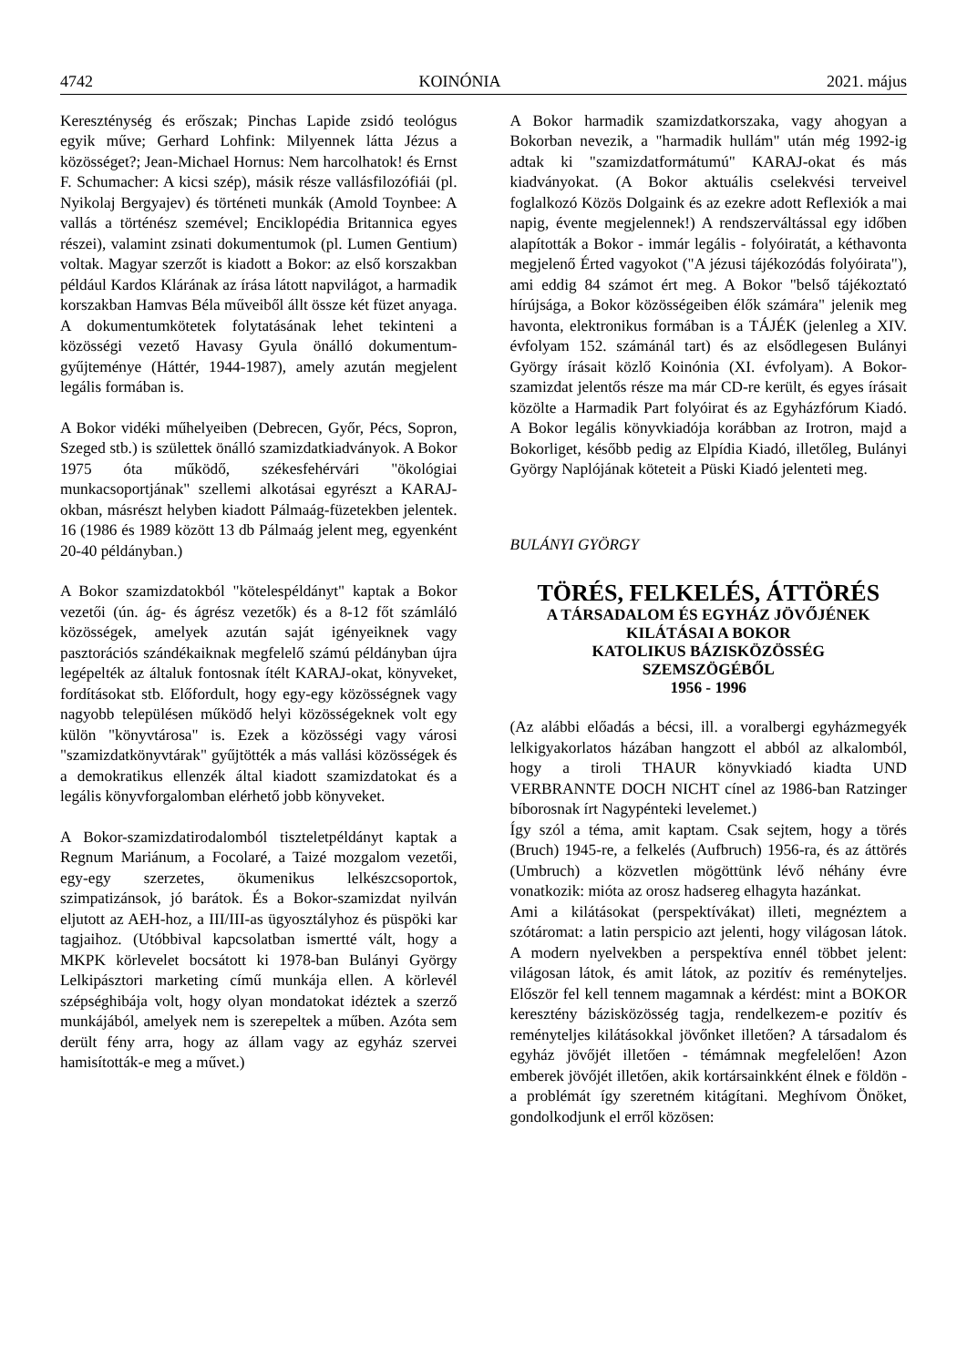4742 KOINÓNIA 2021. május
Kereszténység és erőszak; Pinchas Lapide zsidó teológus egyik műve; Gerhard Lohfink: Milyennek látta Jézus a közösséget?; Jean-Michael Hornus: Nem harcolhatok! és Ernst F. Schumacher: A kicsi szép), másik része vallásfilozófiái (pl. Nyikolaj Bergyajev) és történeti munkák (Amold Toynbee: A vallás a történész szemével; Enciklopédia Britannica egyes részei), valamint zsinati dokumentumok (pl. Lumen Gentium) voltak. Magyar szerzőt is kiadott a Bokor: az első korszakban például Kardos Klárának az írása látott napvilágot, a harmadik korszakban Hamvas Béla műveiből állt össze két füzet anyaga. A dokumentumkötetek folytatásának lehet tekinteni a közösségi vezető Havasy Gyula önálló dokumentum-gyűjteménye (Háttér, 1944-1987), amely azután megjelent legális formában is.
A Bokor vidéki műhelyeiben (Debrecen, Győr, Pécs, Sopron, Szeged stb.) is születtek önálló szamizdatkiadványok. A Bokor 1975 óta működő, székesfehérvári "ökológiai munkacsoportjának" szellemi alkotásai egyrészt a KARAJ-okban, másrészt helyben kiadott Pálmaág-füzetekben jelentek. 16 (1986 és 1989 között 13 db Pálmaág jelent meg, egyenként 20-40 példányban.)
A Bokor szamizdatokból "kötelespéldányt" kaptak a Bokor vezetői (ún. ág- és ágrész vezetők) és a 8-12 főt számláló közösségek, amelyek azután saját igényeiknek vagy pasztorációs szándékaiknak megfelelő számú példányban újra legépelték az általuk fontosnak ítélt KARAJ-okat, könyveket, fordításokat stb. Előfordult, hogy egy-egy közösségnek vagy nagyobb településen működő helyi közösségeknek volt egy külön "könyvtárosa" is. Ezek a közösségi vagy városi "szamizdatkönyvtárak" gyűjtötték a más vallási közösségek és a demokratikus ellenzék által kiadott szamizdatokat és a legális könyvforgalomban elérhető jobb könyveket.
A Bokor-szamizdatirodalomból tiszteletpéldányt kaptak a Regnum Mariánum, a Focolaré, a Taizé mozgalom vezetői, egy-egy szerzetes, ökumenikus lelkészcsoportok, szimpatizánsok, jó barátok. És a Bokor-szamizdat nyilván eljutott az AEH-hoz, a III/III-as ügyosztályhoz és püspöki kar tagjaihoz. (Utóbbival kapcsolatban ismertté vált, hogy a MKPK körlevelet bocsátott ki 1978-ban Bulányi György Lelkipásztori marketing című munkája ellen. A körlevél szépséghibája volt, hogy olyan mondatokat idéztek a szerző munkájából, amelyek nem is szerepeltek a műben. Azóta sem derült fény arra, hogy az állam vagy az egyház szervei hamisították-e meg a művet.)
A Bokor harmadik szamizdatkorszaka, vagy ahogyan a Bokorban nevezik, a "harmadik hullám" után még 1992-ig adtak ki "szamizdatformátumú" KARAJ-okat és más kiadványokat. (A Bokor aktuális cselekvési terveivel foglalkozó Közös Dolgaink és az ezekre adott Reflexiók a mai napig, évente megjelennek!) A rendszerváltással egy időben alapították a Bokor - immár legális - folyóiratát, a kéthavonta megjelenő Érted vagyokot ("A jézusi tájékozódás folyóirata"), ami eddig 84 számot ért meg. A Bokor "belső tájékoztató hírújsága, a Bokor közösségeiben élők számára" jelenik meg havonta, elektronikus formában is a TÁJÉK (jelenleg a XIV. évfolyam 152. számánál tart) és az elsődlegesen Bulányi György írásait közlő Koinónia (XI. évfolyam). A Bokor-szamizdat jelentős része ma már CD-re került, és egyes írásait közölte a Harmadik Part folyóirat és az Egyházfórum Kiadó. A Bokor legális könyvkiadója korábban az Irotron, majd a Bokorliget, később pedig az Elpídia Kiadó, illetőleg, Bulányi György Naplójának köteteit a Püski Kiadó jelenteti meg.
BULÁNYI GYÖRGY
TÖRÉS, FELKELÉS, ÁTTÖRÉS
A TÁRSADALOM ÉS EGYHÁZ JÖVŐJÉNEK
KILÁTÁSAI A BOKOR
KATOLIKUS BÁZISKÖZÖSSÉG
SZEMSZÖGÉBŐL
1956 - 1996
(Az alábbi előadás a bécsi, ill. a voralbergi egyházmegyék lelkigyakorlatos házában hangzott el abból az alkalomból, hogy a tiroli THAUR könyvkiadó kiadta UND VERBRANNTE DOCH NICHT cínel az 1986-ban Ratzinger bíborosnak írt Nagypénteki levelemet.)
Így szól a téma, amit kaptam. Csak sejtem, hogy a törés (Bruch) 1945-re, a felkelés (Aufbruch) 1956-ra, és az áttörés (Umbruch) a közvetlen mögöttünk lévő néhány évre vonatkozik: mióta az orosz hadsereg elhagyta hazánkat.
Ami a kilátásokat (perspektívákat) illeti, megnéztem a szótáromat: a latin perspicio azt jelenti, hogy világosan látok. A modern nyelvekben a perspektíva ennél többet jelent: világosan látok, és amit látok, az pozitív és reményteljes. Először fel kell tennem magamnak a kérdést: mint a BOKOR keresztény bázisközösség tagja, rendelkezem-e pozitív és reményteljes kilátásokkal jövőnket illetően? A társadalom és egyház jövőjét illetően - témámnak megfelelően! Azon emberek jövőjét illetően, akik kortársainkként élnek e földön - a problémát így szeretném kitágítani. Meghívom Önöket, gondolkodjunk el erről közösen: